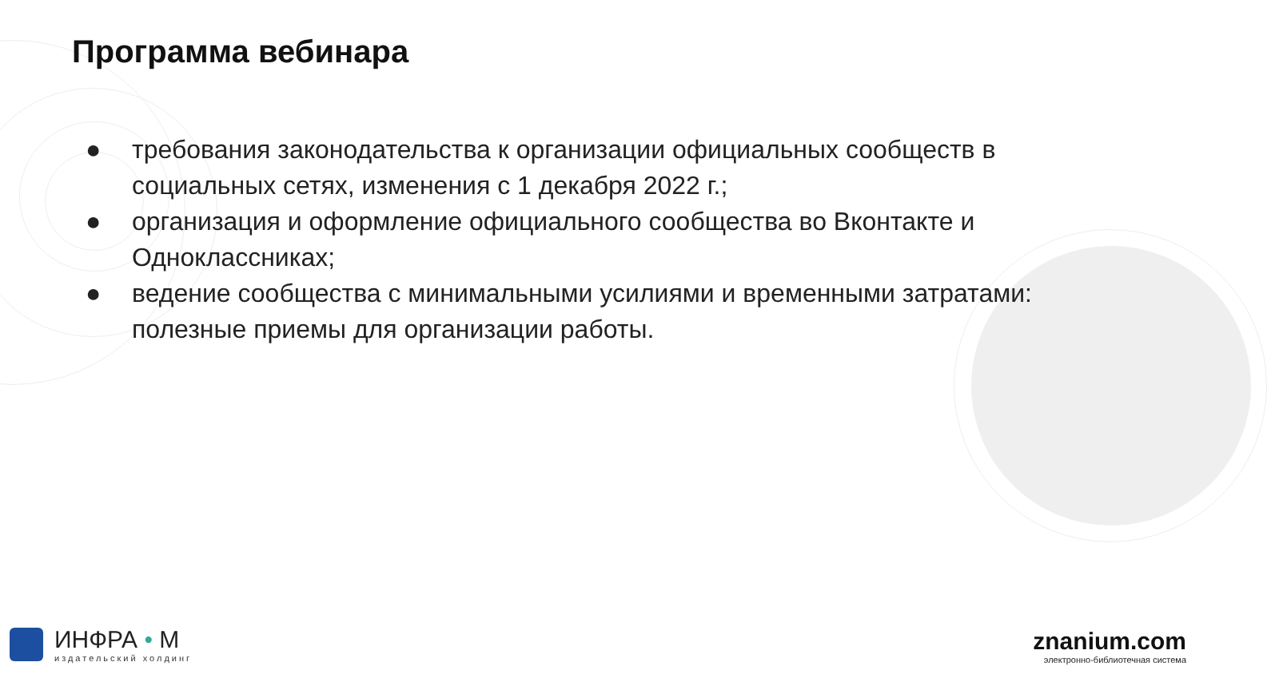Программа вебинара
● требования законодательства к организации официальных сообществ в социальных сетях, изменения с 1 декабря 2022 г.;
● организация и оформление официального сообщества во Вконтакте и Одноклассниках;
● ведение сообщества с минимальными усилиями и временными затратами: полезные приемы для организации работы.
ИНФРА • М
издательский холдинг
znanium.com
электронно-библиотечная система